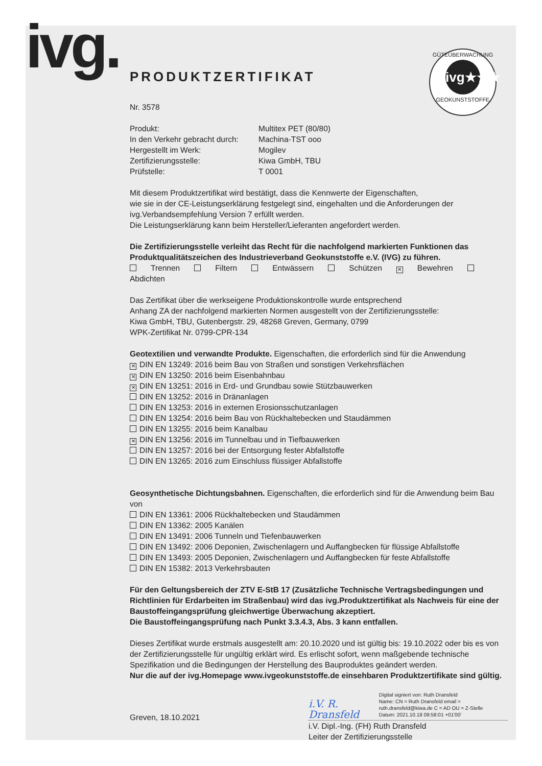ivg.
GÜTEÜBERWACHUNG
ivg★★★
GEOKUNSTSTOFFE
PRODUKTZERTIFIKAT
Nr. 3578
Produkt:
Multitex PET (80/80)
In den Verkehr gebracht durch:
Machina-TST ooo
Hergestellt im Werk:
Mogilev
Zertifizierungsstelle:
Kiwa GmbH, TBU
Prüfstelle:
T 0001
Mit diesem Produktzertifikat wird bestätigt, dass die Kennwerte der Eigenschaften,
wie sie in der CE-Leistungserklärung festgelegt sind, eingehalten und die Anforderungen der
ivg.Verbandsempfehlung Version 7 erfüllt werden.
Die Leistungserklärung kann beim Hersteller/Lieferanten angefordert werden.
Die Zertifizierungsstelle verleiht das Recht für die nachfolgend markierten Funktionen das Produktqualitätszeichen des Industrieverband Geokunststoffe e.V. (IVG) zu führen.
Trennen Filtern Entwässern Schützen ✕ Bewehren Abdichten
Das Zertifikat über die werkseigene Produktionskontrolle wurde entsprechend
Anhang ZA der nachfolgend markierten Normen ausgestellt von der Zertifizierungsstelle:
Kiwa GmbH, TBU, Gutenbergstr. 29, 48268 Greven, Germany, 0799
WPK-Zertifikat Nr. 0799-CPR-134
Geotextilien und verwandte Produkte. Eigenschaften, die erforderlich sind für die Anwendung
✕ DIN EN 13249: 2016 beim Bau von Straßen und sonstigen Verkehrsflächen
✕ DIN EN 13250: 2016 beim Eisenbahnbau
✕ DIN EN 13251: 2016 in Erd- und Grundbau sowie Stützbauwerken
DIN EN 13252: 2016 in Dränanlagen
DIN EN 13253: 2016 in externen Erosionsschutzanlagen
DIN EN 13254: 2016 beim Bau von Rückhaltebecken und Staudämmen
DIN EN 13255: 2016 beim Kanalbau
✕ DIN EN 13256: 2016 im Tunnelbau und in Tiefbauwerken
DIN EN 13257: 2016 bei der Entsorgung fester Abfallstoffe
DIN EN 13265: 2016 zum Einschluss flüssiger Abfallstoffe
Geosynthetische Dichtungsbahnen. Eigenschaften, die erforderlich sind für die Anwendung beim Bau von
DIN EN 13361: 2006 Rückhaltebecken und Staudämmen
DIN EN 13362: 2005 Kanälen
DIN EN 13491: 2006 Tunneln und Tiefenbauwerken
DIN EN 13492: 2006 Deponien, Zwischenlagern und Auffangbecken für flüssige Abfallstoffe
DIN EN 13493: 2005 Deponien, Zwischenlagern und Auffangbecken für feste Abfallstoffe
DIN EN 15382: 2013 Verkehrsbauten
Für den Geltungsbereich der ZTV E-StB 17 (Zusätzliche Technische Vertragsbedingungen und Richtlinien für Erdarbeiten im Straßenbau) wird das ivg.Produktzertifikat als Nachweis für eine der Baustoffeingangsprüfung gleichwertige Überwachung akzeptiert.
Die Baustoffeingangsprüfung nach Punkt 3.3.4.3, Abs. 3 kann entfallen.
Dieses Zertifikat wurde erstmals ausgestellt am: 20.10.2020 und ist gültig bis: 19.10.2022 oder bis es von der Zertifizierungsstelle für ungültig erklärt wird. Es erlischt sofort, wenn maßgebende technische Spezifikation und die Bedingungen der Herstellung des Bauproduktes geändert werden.
Nur die auf der ivg.Homepage www.ivgeokunststoffe.de einsehbaren Produktzertifikate sind gültig.
Greven, 18.10.2021
i.V. R. Dransfeld
Digital signiert von: Ruth Dransfeld
Name: CN = Ruth Dransfeld email = ruth.dransfeld@kiwa.de C = AD OU = Z-Stelle
Datum: 2021.10.18 09:58:01 +01'00'
i.V. Dipl.-Ing. (FH) Ruth Dransfeld
Leiter der Zertifizierungsstelle